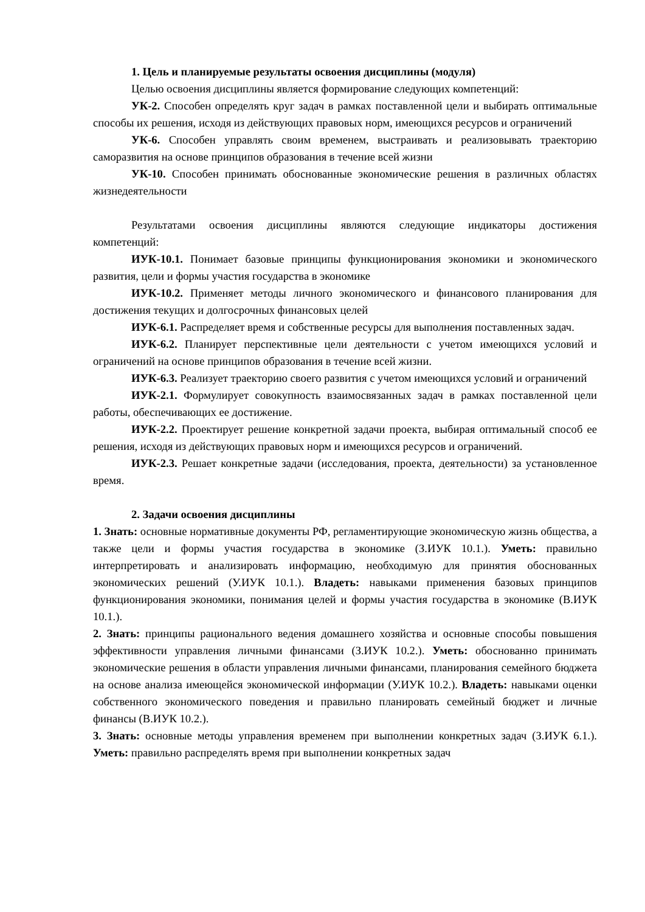1. Цель и планируемые результаты освоения дисциплины (модуля)
Целью освоения дисциплины является формирование следующих компетенций:
УК-2. Способен определять круг задач в рамках поставленной цели и выбирать оптимальные способы их решения, исходя из действующих правовых норм, имеющихся ресурсов и ограничений
УК-6. Способен управлять своим временем, выстраивать и реализовывать траекторию саморазвития на основе принципов образования в течение всей жизни
УК-10. Способен принимать обоснованные экономические решения в различных областях жизнедеятельности
Результатами освоения дисциплины являются следующие индикаторы достижения компетенций:
ИУК-10.1. Понимает базовые принципы функционирования экономики и экономического развития, цели и формы участия государства в экономике
ИУК-10.2. Применяет методы личного экономического и финансового планирования для достижения текущих и долгосрочных финансовых целей
ИУК-6.1. Распределяет время и собственные ресурсы для выполнения поставленных задач.
ИУК-6.2. Планирует перспективные цели деятельности с учетом имеющихся условий и ограничений на основе принципов образования в течение всей жизни.
ИУК-6.3. Реализует траекторию своего развития с учетом имеющихся условий и ограничений
ИУК-2.1. Формулирует совокупность взаимосвязанных задач в рамках поставленной цели работы, обеспечивающих ее достижение.
ИУК-2.2. Проектирует решение конкретной задачи проекта, выбирая оптимальный способ ее решения, исходя из действующих правовых норм и имеющихся ресурсов и ограничений.
ИУК-2.3. Решает конкретные задачи (исследования, проекта, деятельности) за установленное время.
2. Задачи освоения дисциплины
1. Знать: основные нормативные документы РФ, регламентирующие экономическую жизнь общества, а также цели и формы участия государства в экономике (З.ИУК 10.1.). Уметь: правильно интерпретировать и анализировать информацию, необходимую для принятия обоснованных экономических решений (У.ИУК 10.1.). Владеть: навыками применения базовых принципов функционирования экономики, понимания целей и формы участия государства в экономике (В.ИУК 10.1.).
2. Знать: принципы рационального ведения домашнего хозяйства и основные способы повышения эффективности управления личными финансами (З.ИУК 10.2.). Уметь: обоснованно принимать экономические решения в области управления личными финансами, планирования семейного бюджета на основе анализа имеющейся экономической информации (У.ИУК 10.2.). Владеть: навыками оценки собственного экономического поведения и правильно планировать семейный бюджет и личные финансы (В.ИУК 10.2.).
3. Знать: основные методы управления временем при выполнении конкретных задач (З.ИУК 6.1.). Уметь: правильно распределять время при выполнении конкретных задач